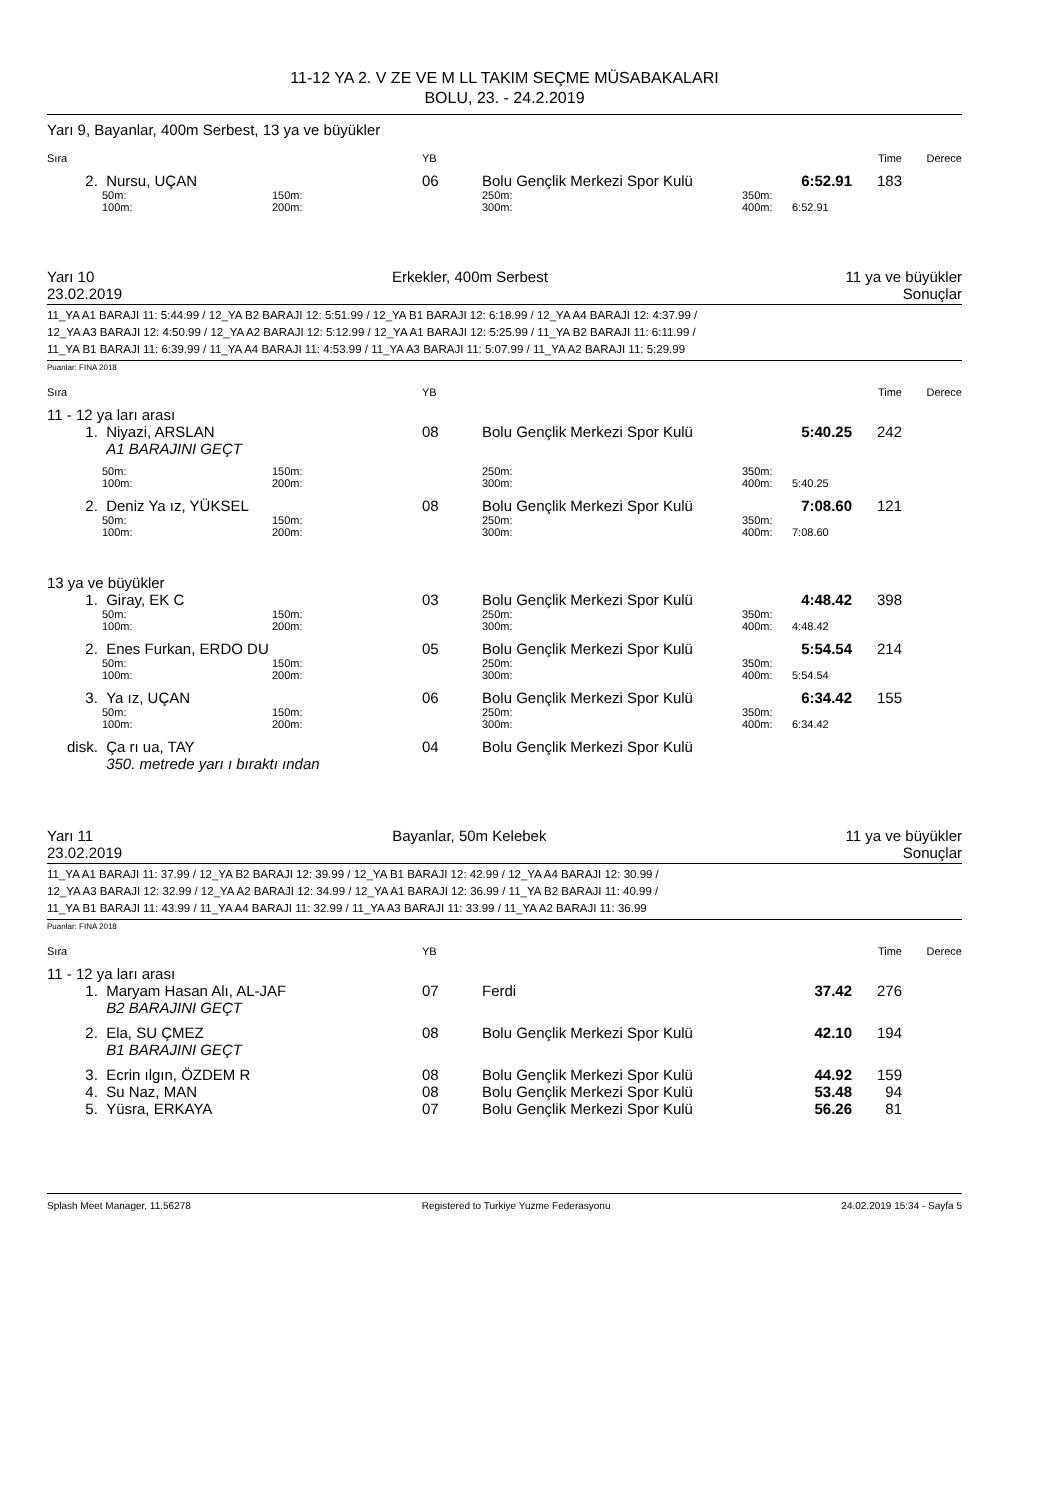11-12 YA 2. V ZE VE M LL TAKIM SEÇME MÜSABAKALARI
BOLU, 23. - 24.2.2019
Yarı 9, Bayanlar, 400m Serbest, 13 ya ve büyükler
| Sıra | | | YB | | | Time | | Derece |
| 2. | Nursu, UÇAN | | 06 | Bolu Gençlik Merkezi Spor Kulü | | 6:52.91 | 183 | |
| | 50m: | 150m: | | 250m: | 350m: | | | |
| | 100m: | 200m: | | 300m: | 400m: | 6:52.91 | | |
Yarı 10 Erkekler, 400m Serbest 11 ya ve büyükler
23.02.2019 Sonuçlar
11_YA A1 BARAJI 11: 5:44.99 / 12_YA B2 BARAJI 12: 5:51.99 / 12_YA B1 BARAJI 12: 6:18.99 / 12_YA A4 BARAJI 12: 4:37.99 /
12_YA A3 BARAJI 12: 4:50.99 / 12_YA A2 BARAJI 12: 5:12.99 / 12_YA A1 BARAJI 12: 5:25.99 / 11_YA B2 BARAJI 11: 6:11.99 /
11_YA B1 BARAJI 11: 6:39.99 / 11_YA A4 BARAJI 11: 4:53.99 / 11_YA A3 BARAJI 11: 5:07.99 / 11_YA A2 BARAJI 11: 5:29.99
Puanlar: FINA 2018
| Sıra | | | YB | | | Time | | Derece |
| 11 - 12 ya ları arası | | | | | | | | |
| 1. | Niyazi, ARSLAN | | 08 | Bolu Gençlik Merkezi Spor Kulü | | 5:40.25 | 242 | |
| | A1 BARAJINI GEÇT | | | | | | | |
| | 50m: | 150m: | | 250m: | 350m: | | | |
| | 100m: | 200m: | | 300m: | 400m: | 5:40.25 | | |
| 2. | Deniz Ya ız, YÜKSEL | | 08 | Bolu Gençlik Merkezi Spor Kulü | | 7:08.60 | 121 | |
| | 50m: | 150m: | | 250m: | 350m: | | | |
| | 100m: | 200m: | | 300m: | 400m: | 7:08.60 | | |
| 13 ya ve büyükler | | | | | | | | |
| 1. | Giray, EK C | | 03 | Bolu Gençlik Merkezi Spor Kulü | | 4:48.42 | 398 | |
| | 50m: | 150m: | | 250m: | 350m: | | | |
| | 100m: | 200m: | | 300m: | 400m: | 4:48.42 | | |
| 2. | Enes Furkan, ERDO DU | | 05 | Bolu Gençlik Merkezi Spor Kulü | | 5:54.54 | 214 | |
| | 50m: | 150m: | | 250m: | 350m: | | | |
| | 100m: | 200m: | | 300m: | 400m: | 5:54.54 | | |
| 3. | Ya ız, UÇAN | | 06 | Bolu Gençlik Merkezi Spor Kulü | | 6:34.42 | 155 | |
| | 50m: | 150m: | | 250m: | 350m: | | | |
| | 100m: | 200m: | | 300m: | 400m: | 6:34.42 | | |
| disk. | Ça rı ua, TAY | | 04 | Bolu Gençlik Merkezi Spor Kulü | | | | |
| | 350. metrede yarı ı bıraktı ından | | | | | | | |
Yarı 11 Bayanlar, 50m Kelebek 11 ya ve büyükler
23.02.2019 Sonuçlar
11_YA A1 BARAJI 11: 37.99 / 12_YA B2 BARAJI 12: 39.99 / 12_YA B1 BARAJI 12: 42.99 / 12_YA A4 BARAJI 12: 30.99 /
12_YA A3 BARAJI 12: 32.99 / 12_YA A2 BARAJI 12: 34.99 / 12_YA A1 BARAJI 12: 36.99 / 11_YA B2 BARAJI 11: 40.99 /
11_YA B1 BARAJI 11: 43.99 / 11_YA A4 BARAJI 11: 32.99 / 11_YA A3 BARAJI 11: 33.99 / 11_YA A2 BARAJI 11: 36.99
Puanlar: FINA 2018
| Sıra | | | YB | | | Time | | Derece |
| 11 - 12 ya ları arası | | | | | | | | |
| 1. | Maryam Hasan Alı, AL-JAF | | 07 | Ferdi | | 37.42 | 276 | |
| | B2 BARAJINI GEÇT | | | | | | | |
| 2. | Ela, SU ÇMEZ | | 08 | Bolu Gençlik Merkezi Spor Kulü | | 42.10 | 194 | |
| | B1 BARAJINI GEÇT | | | | | | | |
| 3. | Ecrin ılgın, ÖZDEM R | | 08 | Bolu Gençlik Merkezi Spor Kulü | | 44.92 | 159 | |
| 4. | Su Naz, MAN | | 08 | Bolu Gençlik Merkezi Spor Kulü | | 53.48 | 94 | |
| 5. | Yüsra, ERKAYA | | 07 | Bolu Gençlik Merkezi Spor Kulü | | 56.26 | 81 | |
Splash Meet Manager, 11.56278 Registered to Turkiye Yuzme Federasyonu 24.02.2019 15:34 - Sayfa 5